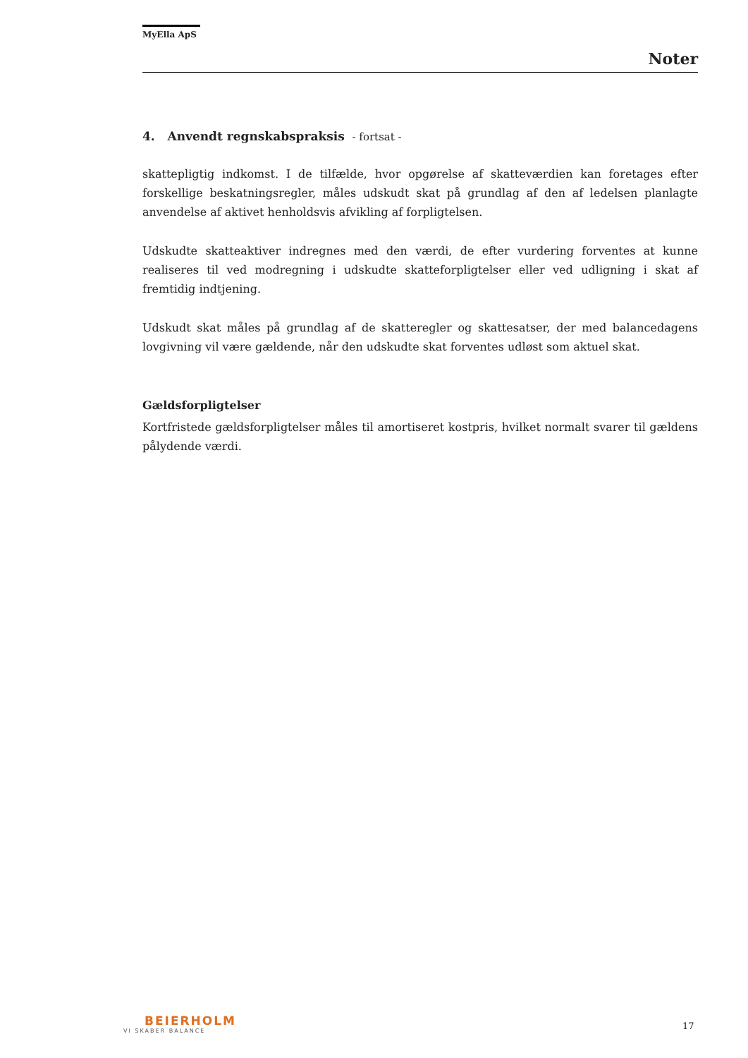MyElla ApS
Noter
4. Anvendt regnskabspraksis - fortsat -
skattepligtig indkomst. I de tilfælde, hvor opgørelse af skatteværdien kan foretages efter forskellige beskatningsregler, måles udskudt skat på grundlag af den af ledelsen planlagte anvendelse af aktivet henholdsvis afvikling af forpligtelsen.
Udskudte skatteaktiver indregnes med den værdi, de efter vurdering forventes at kunne realiseres til ved modregning i udskudte skatteforpligtelser eller ved udligning i skat af fremtidig indtjening.
Udskudt skat måles på grundlag af de skatteregler og skattesatser, der med balancedagens lovgivning vil være gældende, når den udskudte skat forventes udløst som aktuel skat.
Gældsforpligtelser
Kortfristede gældsforpligtelser måles til amortiseret kostpris, hvilket normalt svarer til gældens pålydende værdi.
BEIERHOLM
VI SKABER BALANCE
17